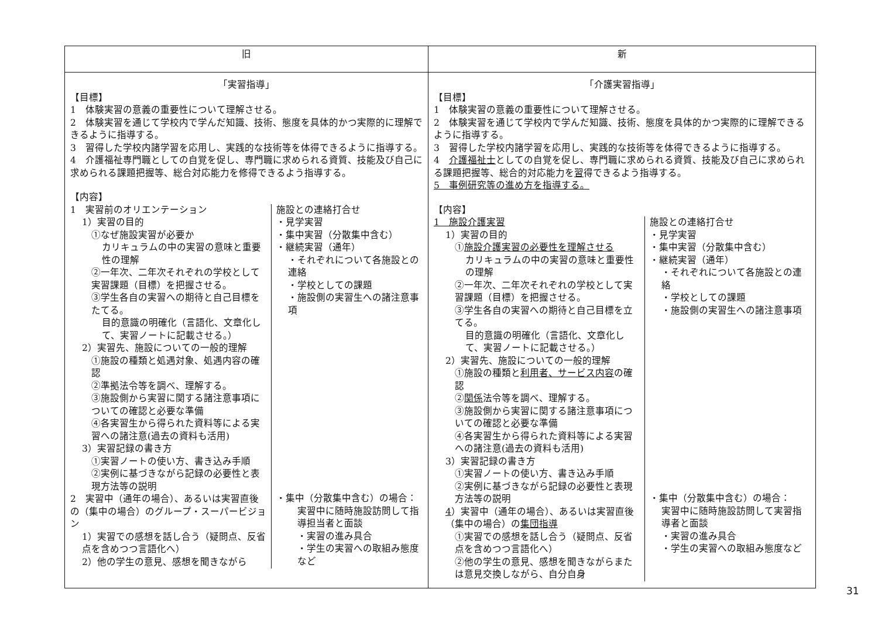| 旧 | 新 |
| --- | --- |
| 「実習指導」 【目標】 1 体験実習の意義の重要性について理解させる。 2 体験実習を通じて学校内で学んだ知識、技術、態度を具体的かつ実際的に理解できるように指導する。 3 習得した学校内諸学習を応用し、実践的な技術等を体得できるように指導する。 4 介護福祉専門職としての自覚を促し、専門職に求められる資質、技能及び自己に求められる課題把握等、総合対応能力を修得できるよう指導する。 【内容】 1 実習前のオリエンテーション 1）実習の目的 ①なぜ施設実習が必要か カリキュラムの中の実習の意味と重要性の理解 ②一年次、二年次それぞれの学校として実習課題（目標）を把握させる。 ③学生各自の実習への期待と自己目標をたてる。 目的意識の明確化（言語化、文章化して、実習ノートに記載させる。） 2）実習先、施設についての一般的理解 ①施設の種類と処遇対象、処遇内容の確認 ②準拠法令等を調べ、理解する。 ③施設側から実習に関する諸注意事項についての確認と必要な準備 ④各実習生から得られた資料等による実習への諸注意(過去の資料も活用) 3）実習記録の書き方 ①実習ノートの使い方、書き込み手順 ②実例に基づきながら記録の必要性と表現方法等の説明 2 実習中（通年の場合）、あるいは実習直後の（集中の場合）のグループ・スーパービジョン 1）実習での感想を話し合う（疑問点、反省点を含めつつ言語化へ） 2）他の学生の意見、感想を聞きながら 施設との連絡打合せ ・見学実習 ・集中実習（分散集中含む） ・継続実習（通年） ・それぞれについて各施設との連絡 ・学校としての課題 ・施設側の実習生への諸注意事項 ・集中（分散集中含む）の場合： 実習中に随時施設訪問して指導担当者と面談 ・実習の進み具合 ・学生の実習への取組み態度など | 「介護実習指導」 【目標】 1 体験実習の意義の重要性について理解させる。 2 体験実習を通じて学校内で学んだ知識、技術、態度を具体的かつ実際的に理解できるように指導する。 3 習得した学校内諸学習を応用し、実践的な技術等を体得できるように指導する。 4 介護福祉士 としての自覚を促し、専門職に求められる資質、技能及び自己に求められる課題把握等、総合的対応能力を 習 得できるよう指導する。 5 事例研究等の進め方を指導する。 【内容】 1 施設介護実習 1）実習の目的 ① 施設介護実習の必要性を理解させる カリキュラムの中の実習の意味と重要性の理解 ②一年次、二年次それぞれの学校として実習課題（目標）を把握させる。 ③学生各自の実習への期待と自己目標を立てる。 目的意識の明確化（言語化、文章化して、実習ノートに記載させる。） 2）実習先、施設についての一般的理解 ①施設の種類と 利用者、サービス内容 の確認 ② 関係 法令等を調べ、理解する。 ③施設側から実習に関する諸注意事項についての確認と必要な準備 ④各実習生から得られた資料等による実習への諸注意(過去の資料も活用) 3）実習記録の書き方 ①実習ノートの使い方、書き込み手順 ②実例に基づきながら記録の必要性と表現方法等の説明 4 ）実習中（通年の場合）、あるいは実習直後（集中の場合）の 集団指導 ①実習での感想を話し合う（疑問点、反省点を含めつつ言語化へ） ②他の学生の意見、感想を聞きながらまたは意見交換しながら、自分自身 施設との連絡打合せ ・見学実習 ・集中実習（分散集中含む） ・継続実習（通年） ・それぞれについて各施設との連絡 ・学校としての課題 ・施設側の実習生への諸注意事項 ・集中（分散集中含む）の場合： 実習中に随時施設訪問して実習指導者と面談 ・実習の進み具合 ・学生の実習への取組み態度など |
31